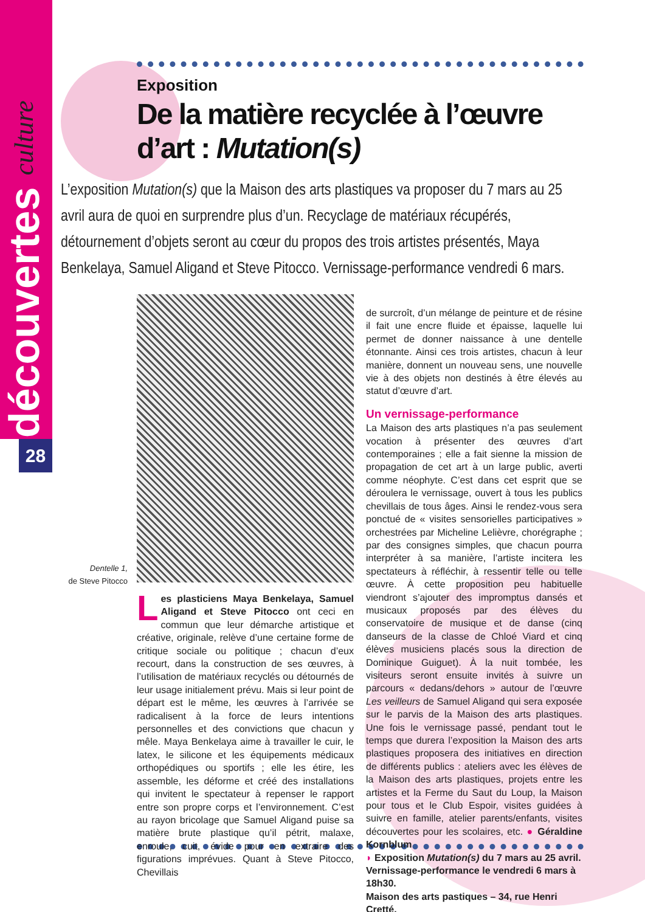découvertes culture
28
Exposition
De la matière recyclée à l’œuvre d’art : Mutation(s)
L’exposition Mutation(s) que la Maison des arts plastiques va proposer du 7 mars au 25 avril aura de quoi en surprendre plus d’un. Recyclage de matériaux récupérés, détournement d’objets seront au cœur du propos des trois artistes présentés, Maya Benkelaya, Samuel Aligand et Steve Pitocco. Vernissage-performance vendredi 6 mars.
Dentelle 1,
de Steve Pitocco
Les plasticiens Maya Benkelaya, Samuel Aligand et Steve Pitocco ont ceci en commun que leur démarche artistique et créative, originale, relève d’une certaine forme de critique sociale ou politique ; chacun d’eux recourt, dans la construction de ses œuvres, à l’utilisation de matériaux recyclés ou détournés de leur usage initialement prévu. Mais si leur point de départ est le même, les œuvres à l’arrivée se radicalisent à la force de leurs intentions personnelles et des convictions que chacun y mêle. Maya Benkelaya aime à travailler le cuir, le latex, le silicone et les équipements médicaux orthopédiques ou sportifs ; elle les étire, les assemble, les déforme et créé des installations qui invitent le spectateur à repenser le rapport entre son propre corps et l’environnement. C’est au rayon bricolage que Samuel Aligand puise sa matière brute plastique qu’il pétrit, malaxe, enroule, cuit, évide pour en extraire des figurations imprévues. Quant à Steve Pitocco, Chevillais
de surcroît, d’un mélange de peinture et de résine il fait une encre fluide et épaisse, laquelle lui permet de donner naissance à une dentelle étonnante. Ainsi ces trois artistes, chacun à leur manière, donnent un nouveau sens, une nouvelle vie à des objets non destinés à être élevés au statut d’œuvre d’art.
Un vernissage-performance
La Maison des arts plastiques n’a pas seulement vocation à présenter des œuvres d’art contemporaines ; elle a fait sienne la mission de propagation de cet art à un large public, averti comme néophyte. C’est dans cet esprit que se déroulera le vernissage, ouvert à tous les publics chevillais de tous âges. Ainsi le rendez-vous sera ponctué de « visites sensorielles participatives » orchestrées par Micheline Lelièvre, chorégraphe ; par des consignes simples, que chacun pourra interpréter à sa manière, l’artiste incitera les spectateurs à réfléchir, à ressentir telle ou telle œuvre. À cette proposition peu habituelle viendront s’ajouter des impromptus dansés et musicaux proposés par des élèves du conservatoire de musique et de danse (cinq danseurs de la classe de Chloé Viard et cinq élèves musiciens placés sous la direction de Dominique Guiguet). À la nuit tombée, les visiteurs seront ensuite invités à suivre un parcours « dedans/dehors » autour de l’œuvre Les veilleurs de Samuel Aligand qui sera exposée sur le parvis de la Maison des arts plastiques. Une fois le vernissage passé, pendant tout le temps que durera l’exposition la Maison des arts plastiques proposera des initiatives en direction de différents publics : ateliers avec les élèves de la Maison des arts plastiques, projets entre les artistes et la Ferme du Saut du Loup, la Maison pour tous et le Club Espoir, visites guidées à suivre en famille, atelier parents/enfants, visites découvertes pour les scolaires, etc. ● Géraldine Kornblum
◗ Exposition Mutation(s) du 7 mars au 25 avril. Vernissage-performance le vendredi 6 mars à 18h30.
Maison des arts pastiques – 34, rue Henri Cretté.